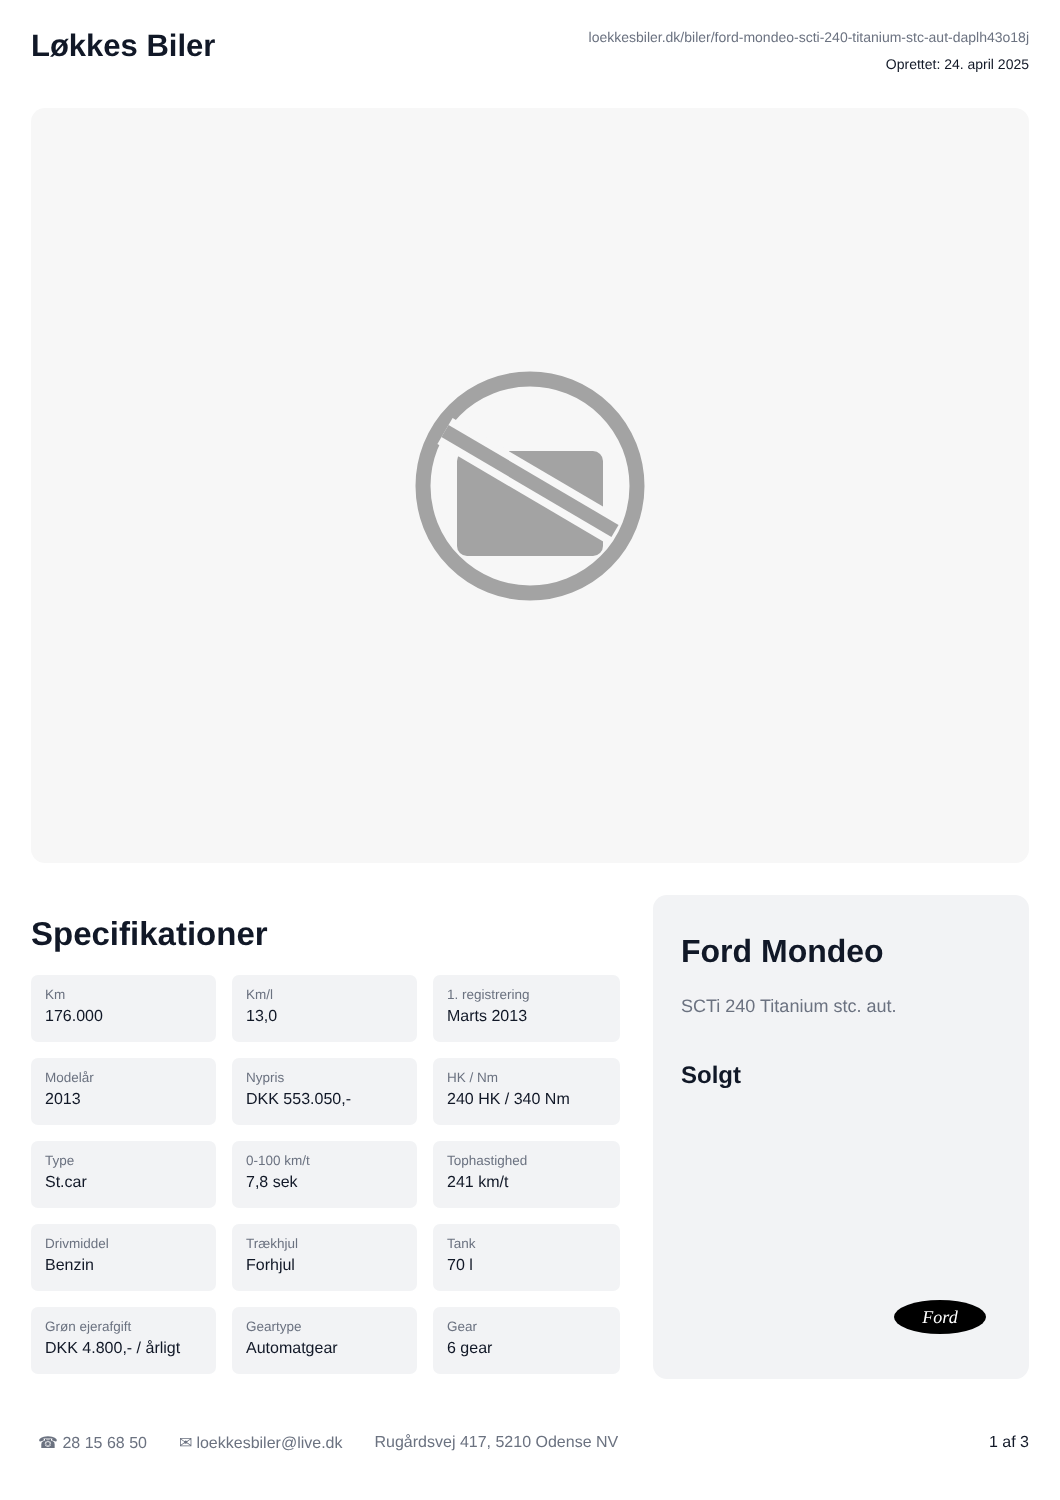Løkkes Biler
loekkesbiler.dk/biler/ford-mondeo-scti-240-titanium-stc-aut-daplh43o18j
Oprettet: 24. april 2025
Specifikationer
Km
176.000
Km/l
13,0
1. registrering
Marts 2013
Modelår
2013
Nypris
DKK 553.050,-
HK / Nm
240 HK / 340 Nm
Type
St.car
0-100 km/t
7,8 sek
Tophastighed
241 km/t
Drivmiddel
Benzin
Trækhjul
Forhjul
Tank
70 l
Grøn ejerafgift
DKK 4.800,- / årligt
Geartype
Automatgear
Gear
6 gear
Ford Mondeo
SCTi 240 Titanium stc. aut.
Solgt
Ford
☎ 28 15 68 50 ✉ loekkesbiler@live.dk Rugårdsvej 417, 5210 Odense NV 1 af 3